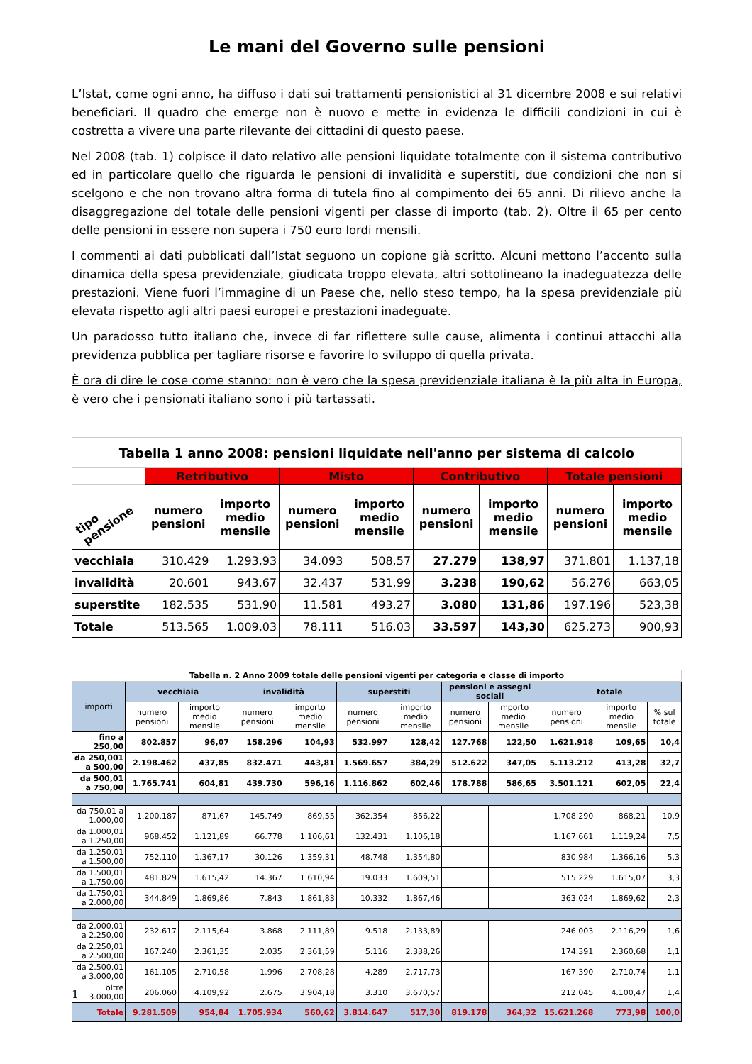Le mani del Governo sulle pensioni
L’Istat, come ogni anno, ha diffuso i dati sui trattamenti pensionistici al 31 dicembre 2008 e sui relativi beneficiari. Il quadro che emerge non è nuovo e mette in evidenza le difficili condizioni in cui è costretta a vivere una parte rilevante dei cittadini di questo paese.
Nel 2008 (tab. 1) colpisce il dato relativo alle pensioni liquidate totalmente con il sistema contributivo ed in particolare quello che riguarda le pensioni di invalidità e superstiti, due condizioni che non si scelgono e che non trovano altra forma di tutela fino al compimento dei 65 anni. Di rilievo anche la disaggregazione del totale delle pensioni vigenti per classe di importo (tab. 2). Oltre il 65 per cento delle pensioni in essere non supera i 750 euro lordi mensili.
I commenti ai dati pubblicati dall’Istat seguono un copione già scritto. Alcuni mettono l’accento sulla dinamica della spesa previdenziale, giudicata troppo elevata, altri sottolineano la inadeguatezza delle prestazioni. Viene fuori l’immagine di un Paese che, nello steso tempo, ha la spesa previdenziale più elevata rispetto agli altri paesi europei e prestazioni inadeguate.
Un paradosso tutto italiano che, invece di far riflettere sulle cause, alimenta i continui attacchi alla previdenza pubblica per tagliare risorse e favorire lo sviluppo di quella privata.
È ora di dire le cose come stanno: non è vero che la spesa previdenziale italiana è la più alta in Europa, è vero che i pensionati italiano sono i più tartassati.
| Tabella 1 anno 2008: pensioni liquidate nell'anno per sistema di calcolo | | | | | | | | |
| | Retributivo | | Misto | | Contributivo | | Totale pensioni | |
| tipo pensione | numero pensioni | importo medio mensile | numero pensioni | importo medio mensile | numero pensioni | importo medio mensile | numero pensioni | importo medio mensile |
| vecchiaia | 310.429 | 1.293,93 | 34.093 | 508,57 | 27.279 | 138,97 | 371.801 | 1.137,18 |
| invalidità | 20.601 | 943,67 | 32.437 | 531,99 | 3.238 | 190,62 | 56.276 | 663,05 |
| superstite | 182.535 | 531,90 | 11.581 | 493,27 | 3.080 | 131,86 | 197.196 | 523,38 |
| Totale | 513.565 | 1.009,03 | 78.111 | 516,03 | 33.597 | 143,30 | 625.273 | 900,93 |
| Tabella n. 2 Anno 2009 totale delle pensioni vigenti per categoria e classe di importo | | | | | | | | | | | |
| importi | vecchiaia | | invalidità | | superstiti | | pensioni e assegni sociali | | totale | | |
| | numero pensioni | importo medio mensile | numero pensioni | importo medio mensile | numero pensioni | importo medio mensile | numero pensioni | importo medio mensile | numero pensioni | importo medio mensile | % sul totale |
| fino a 250,00 | 802.857 | 96,07 | 158.296 | 104,93 | 532.997 | 128,42 | 127.768 | 122,50 | 1.621.918 | 109,65 | 10,4 |
| da 250,001 a 500,00 | 2.198.462 | 437,85 | 832.471 | 443,81 | 1.569.657 | 384,29 | 512.622 | 347,05 | 5.113.212 | 413,28 | 32,7 |
| da 500,01 a 750,00 | 1.765.741 | 604,81 | 439.730 | 596,16 | 1.116.862 | 602,46 | 178.788 | 586,65 | 3.501.121 | 602,05 | 22,4 |
| da 750,01 a 1.000,00 | 1.200.187 | 871,67 | 145.749 | 869,55 | 362.354 | 856,22 | | | 1.708.290 | 868,21 | 10,9 |
| da 1.000,01 a 1.250,00 | 968.452 | 1.121,89 | 66.778 | 1.106,61 | 132.431 | 1.106,18 | | | 1.167.661 | 1.119,24 | 7,5 |
| da 1.250,01 a 1.500,00 | 752.110 | 1.367,17 | 30.126 | 1.359,31 | 48.748 | 1.354,80 | | | 830.984 | 1.366,16 | 5,3 |
| da 1.500,01 a 1.750,00 | 481.829 | 1.615,42 | 14.367 | 1.610,94 | 19.033 | 1.609,51 | | | 515.229 | 1.615,07 | 3,3 |
| da 1.750,01 a 2.000,00 | 344.849 | 1.869,86 | 7.843 | 1.861,83 | 10.332 | 1.867,46 | | | 363.024 | 1.869,62 | 2,3 |
| da 2.000,01 a 2.250,00 | 232.617 | 2.115,64 | 3.868 | 2.111,89 | 9.518 | 2.133,89 | | | 246.003 | 2.116,29 | 1,6 |
| da 2.250,01 a 2.500,00 | 167.240 | 2.361,35 | 2.035 | 2.361,59 | 5.116 | 2.338,26 | | | 174.391 | 2.360,68 | 1,1 |
| da 2.500,01 a 3.000,00 | 161.105 | 2.710,58 | 1.996 | 2.708,28 | 4.289 | 2.717,73 | | | 167.390 | 2.710,74 | 1,1 |
| oltre 3.000,00 | 206.060 | 4.109,92 | 2.675 | 3.904,18 | 3.310 | 3.670,57 | | | 212.045 | 4.100,47 | 1,4 |
| Totale | 9.281.509 | 954,84 | 1.705.934 | 560,62 | 3.814.647 | 517,30 | 819.178 | 364,32 | 15.621.268 | 773,98 | 100,0 |
1